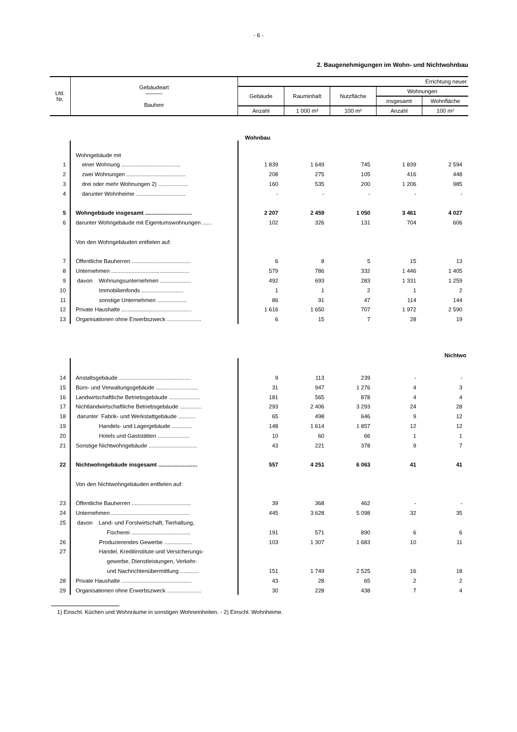- 6 -
2. Baugenehmigungen im Wohn- und Nichtwohnbau
| Lfd. Nr. | Gebäudeart ——— Bauherr | Errichtung neuer | | | | |
| --- | --- | --- | --- | --- | --- | --- |
| | | Gebäude | Rauminhalt | Nutzfläche | Wohnungen | |
| | | | | | insgesamt | Wohnfläche |
| | | Anzahl | 1 000 m³ | 100 m² | Anzahl | 100 m² |
| Wohnbau | | | | | | |
| | Wohngebäude mit | | | | | |
| 1 | einer Wohnung ...................................... | 1 839 | 1 649 | 745 | 1 839 | 2 594 |
| 2 | zwei Wohnungen ...................................... | 208 | 275 | 105 | 416 | 448 |
| 3 | drei oder mehr Wohnungen 2) ................... | 160 | 535 | 200 | 1 206 | 985 |
| 4 | darunter Wohnheime ................................ | - | - | - | - | - |
| 5 | Wohngebäude insgesamt .............................. | 2 207 | 2 459 | 1 050 | 3 461 | 4 027 |
| 6 | darunter Wohngebäude mit Eigentumswohnungen ...... | 102 | 326 | 131 | 704 | 606 |
| | Von den Wohngebäuden entfielen auf: | | | | | |
| 7 | Öffentliche Bauherren ...................................... | 6 | 8 | 5 | 15 | 13 |
| 8 | Unternehmen .................................................. | 579 | 786 | 332 | 1 446 | 1 405 |
| 9 | davon Wohnungsunternehmen .................... | 492 | 693 | 283 | 1 331 | 1 259 |
| 10 | Immobilienfonds ........................... | 1 | 1 | 2 | 1 | 2 |
| 11 | sonstige Unternehmen ................... | 86 | 91 | 47 | 114 | 144 |
| 12 | Private Haushalte ............................................. | 1 616 | 1 650 | 707 | 1 972 | 2 590 |
| 13 | Organisationen ohne Erwerbszweck ...................... | 6 | 15 | 7 | 28 | 19 |
| Nichtwo | | | | | | |
| 14 | Anstaltsgebäude .............................................. | 9 | 113 | 239 | - | - |
| 15 | Büro- und Verwaltungsgebäude ........................... | 31 | 947 | 1 276 | 4 | 3 |
| 16 | Landwirtschaftliche Betriebsgebäude .................... | 181 | 565 | 878 | 4 | 4 |
| 17 | Nichtlandwirtschaftliche Betriebsgebäude .............. | 293 | 2 406 | 3 293 | 24 | 28 |
| 18 | darunter Fabrik- und Werkstattgebäude ........... | 65 | 498 | 646 | 9 | 12 |
| 19 | Handels- und Lagergebäude ............. | 148 | 1 614 | 1 857 | 12 | 12 |
| 20 | Hotels und Gaststätten .................... | 10 | 60 | 66 | 1 | 1 |
| 21 | Sonstige Nichtwohngebäude ............................... | 43 | 221 | 378 | 9 | 7 |
| 22 | Nichtwohngebäude insgesamt ......................... | 557 | 4 251 | 6 063 | 41 | 41 |
| | Von den Nichtwohngebäuden entfielen auf: | | | | | |
| 23 | Öffentliche Bauherren ...................................... | 39 | 368 | 462 | - | - |
| 24 | Unternehmen .................................................. | 445 | 3 628 | 5 098 | 32 | 35 |
| 25 | davon Land- und Forstwirtschaft, Tierhaltung, | | | | | |
| | Fischerei ...................................... | 191 | 571 | 890 | 6 | 6 |
| 26 | Produzierendes Gewerbe .................. | 103 | 1 307 | 1 683 | 10 | 11 |
| 27 | Handel, Kreditinstitute und Versicherungs- | | | | | |
| | gewerbe, Dienstleistungen, Verkehr- | | | | | |
| | und Nachrichtenübermittlung ............ | 151 | 1 749 | 2 525 | 16 | 18 |
| 28 | Private Haushalte ............................................. | 43 | 28 | 65 | 2 | 2 |
| 29 | Organisationen ohne Erwerbszweck ...................... | 30 | 228 | 438 | 7 | 4 |
1) Einschl. Küchen und Wohnräume in sonstigen Wohneinheiten. - 2) Einschl. Wohnheime.